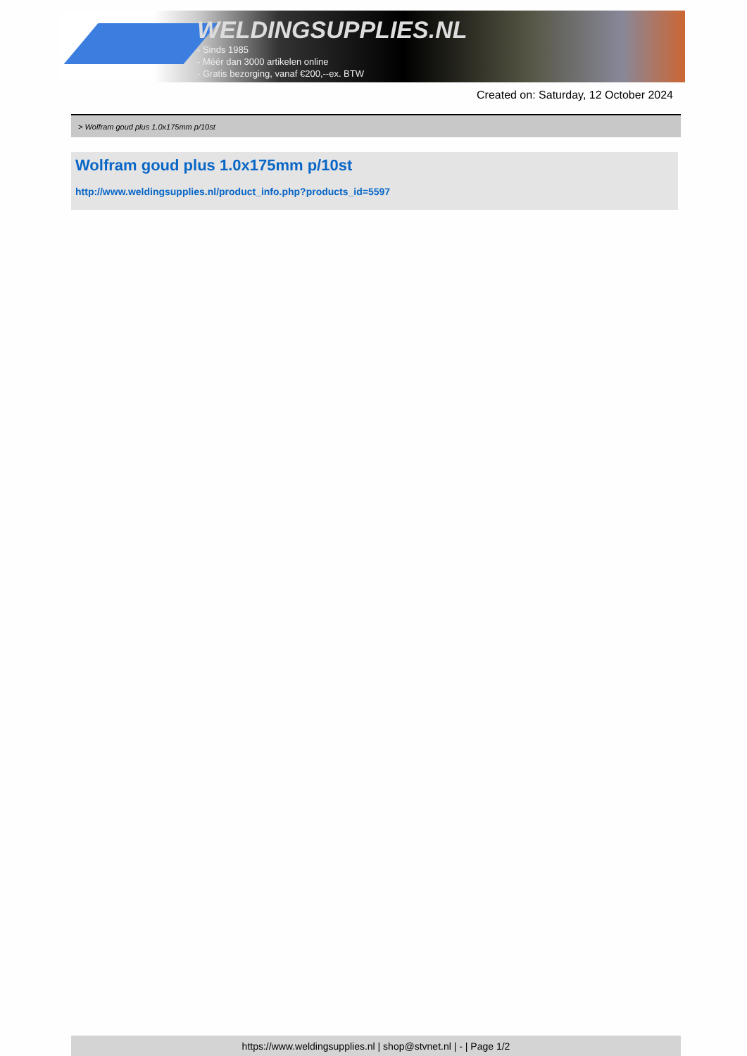WELDINGSUPPLIES.NL
- Sinds 1985
- Méér dan 3000 artikelen online
- Gratis bezorging, vanaf €200,--ex. BTW
Created on: Saturday, 12 October 2024
> Wolfram goud plus 1.0x175mm p/10st
Wolfram goud plus 1.0x175mm p/10st
http://www.weldingsupplies.nl/product_info.php?products_id=5597
https://www.weldingsupplies.nl | shop@stvnet.nl | - | Page 1/2